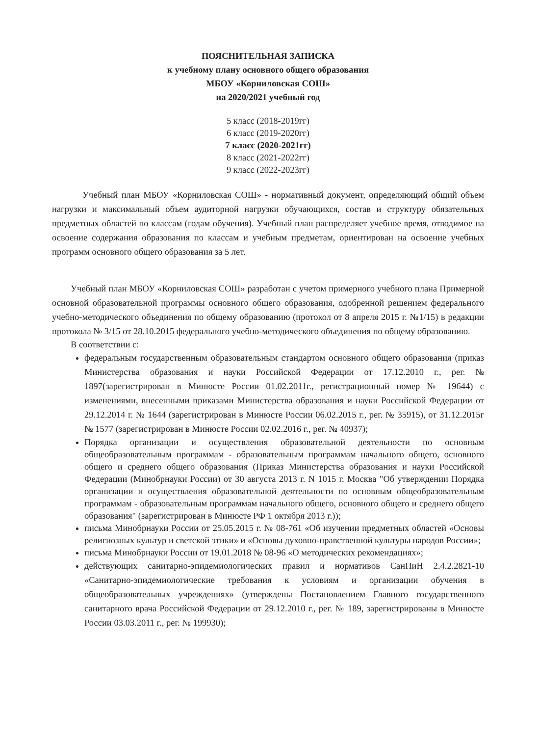ПОЯСНИТЕЛЬНАЯ ЗАПИСКА
к учебному плану основного общего образования
МБОУ «Корниловская СОШ»
на 2020/2021 учебный год
5 класс (2018-2019гг)
6 класс (2019-2020гг)
7 класс (2020-2021гг)
8 класс (2021-2022гг)
9 класс (2022-2023гг)
Учебный план МБОУ «Корниловская СОШ» - нормативный документ, определяющий общий объем нагрузки и максимальный объем аудиторной нагрузки обучающихся, состав и структуру обязательных предметных областей по классам (годам обучения). Учебный план распределяет учебное время, отводимое на освоение содержания образования по классам и учебным предметам, ориентирован на освоение учебных программ основного общего образования за 5 лет.
Учебный план МБОУ «Корниловская СОШ» разработан с учетом примерного учебного плана Примерной основной образовательной программы основного общего образования, одобренной решением федерального учебно-методического объединения по общему образованию (протокол от 8 апреля 2015 г. №1/15) в редакции протокола № 3/15 от 28.10.2015 федерального учебно-методического объединения по общему образованию.
В соответствии с:
федеральным государственным образовательным стандартом основного общего образования (приказ Министерства образования и науки Российской Федерации от 17.12.2010 г., рег. № 1897(зарегистрирован в Минюсте России 01.02.2011г., регистрационный номер № 19644) с изменениями, внесенными приказами Министерства образования и науки Российской Федерации от 29.12.2014 г. № 1644 (зарегистрирован в Минюсте России 06.02.2015 г., рег. № 35915), от 31.12.2015г № 1577 (зарегистрирован в Минюсте России 02.02.2016 г., рег. № 40937);
Порядка организации и осуществления образовательной деятельности по основным общеобразовательным программам - образовательным программам начального общего, основного общего и среднего общего образования (Приказ Министерства образования и науки Российской Федерации (Минобрнауки России) от 30 августа 2013 г. N 1015 г. Москва "Об утверждении Порядка организации и осуществления образовательной деятельности по основным общеобразовательным программам - образовательным программам начального общего, основного общего и среднего общего образования" (зарегистрирован в Минюсте РФ 1 октября 2013 г.));
письма Минобрнауки России от 25.05.2015 г. № 08-761 «Об изучении предметных областей «Основы религиозных культур и светской этики» и «Основы духовно-нравственной культуры народов России»;
письма Минобрнауки России от 19.01.2018 № 08-96 «О методических рекомендациях»;
действующих санитарно-эпидемиологических правил и нормативов СанПиН 2.4.2.2821-10 «Санитарно-эпидемиологические требования к условиям и организации обучения в общеобразовательных учреждениях» (утверждены Постановлением Главного государственного санитарного врача Российской Федерации от 29.12.2010 г., рег. № 189, зарегистрированы в Минюсте России 03.03.2011 г., рег. № 199930);